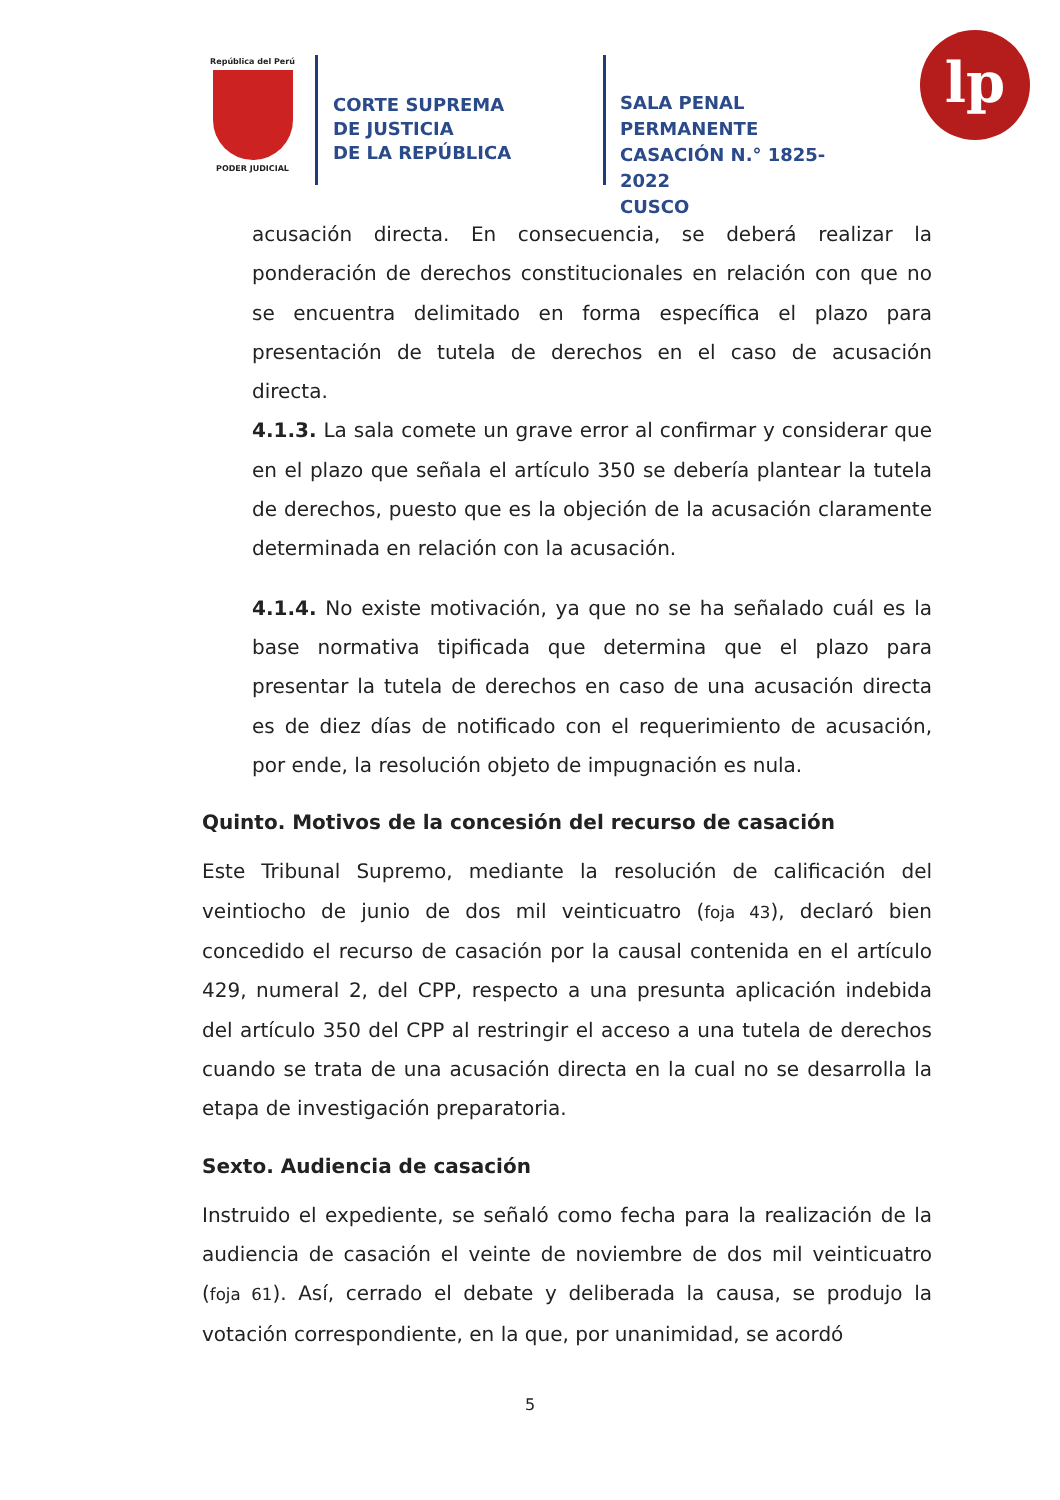República del Perú
PODER JUDICIAL
CORTE SUPREMA
DE JUSTICIA
DE LA REPÚBLICA
SALA PENAL PERMANENTE
CASACIÓN N.° 1825-2022
CUSCO
lp
acusación directa. En consecuencia, se deberá realizar la ponderación de derechos constitucionales en relación con que no se encuentra delimitado en forma específica el plazo para presentación de tutela de derechos en el caso de acusación directa.
4.1.3. La sala comete un grave error al confirmar y considerar que en el plazo que señala el artículo 350 se debería plantear la tutela de derechos, puesto que es la objeción de la acusación claramente determinada en relación con la acusación.
4.1.4. No existe motivación, ya que no se ha señalado cuál es la base normativa tipificada que determina que el plazo para presentar la tutela de derechos en caso de una acusación directa es de diez días de notificado con el requerimiento de acusación, por ende, la resolución objeto de impugnación es nula.
Quinto. Motivos de la concesión del recurso de casación
Este Tribunal Supremo, mediante la resolución de calificación del veintiocho de junio de dos mil veinticuatro (foja 43), declaró bien concedido el recurso de casación por la causal contenida en el artículo 429, numeral 2, del CPP, respecto a una presunta aplicación indebida del artículo 350 del CPP al restringir el acceso a una tutela de derechos cuando se trata de una acusación directa en la cual no se desarrolla la etapa de investigación preparatoria.
Sexto. Audiencia de casación
Instruido el expediente, se señaló como fecha para la realización de la audiencia de casación el veinte de noviembre de dos mil veinticuatro (foja 61). Así, cerrado el debate y deliberada la causa, se produjo la votación correspondiente, en la que, por unanimidad, se acordó
5